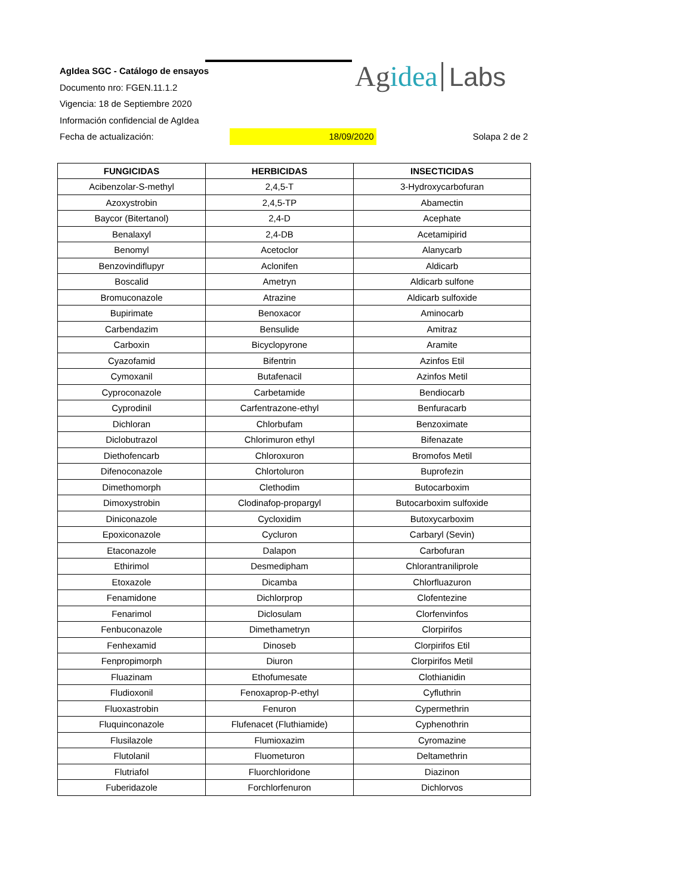Agidea Labs
AgIdea SGC - Catálogo de ensayos
Documento nro: FGEN.11.1.2
Vigencia: 18 de Septiembre 2020
Información confidencial de AgIdea
Fecha de actualización: 18/09/2020 Solapa 2 de 2
| FUNGICIDAS | HERBICIDAS | INSECTICIDAS |
| --- | --- | --- |
| Acibenzolar-S-methyl | 2,4,5-T | 3-Hydroxycarbofuran |
| Azoxystrobin | 2,4,5-TP | Abamectin |
| Baycor (Bitertanol) | 2,4-D | Acephate |
| Benalaxyl | 2,4-DB | Acetamipirid |
| Benomyl | Acetoclor | Alanycarb |
| Benzovindiflupyr | Aclonifen | Aldicarb |
| Boscalid | Ametryn | Aldicarb sulfone |
| Bromuconazole | Atrazine | Aldicarb sulfoxide |
| Bupirimate | Benoxacor | Aminocarb |
| Carbendazim | Bensulide | Amitraz |
| Carboxin | Bicyclopyrone | Aramite |
| Cyazofamid | Bifentrin | Azinfos Etil |
| Cymoxanil | Butafenacil | Azinfos Metil |
| Cyproconazole | Carbetamide | Bendiocarb |
| Cyprodinil | Carfentrazone-ethyl | Benfuracarb |
| Dichloran | Chlorbufam | Benzoximate |
| Diclobutrazol | Chlorimuron ethyl | Bifenazate |
| Diethofencarb | Chloroxuron | Bromofos Metil |
| Difenoconazole | Chlortoluron | Buprofezin |
| Dimethomorph | Clethodim | Butocarboxim |
| Dimoxystrobin | Clodinafop-propargyl | Butocarboxim sulfoxide |
| Diniconazole | Cycloxidim | Butoxycarboxim |
| Epoxiconazole | Cycluron | Carbaryl (Sevin) |
| Etaconazole | Dalapon | Carbofuran |
| Ethirimol | Desmedipham | Chlorantraniliprole |
| Etoxazole | Dicamba | Chlorfluazuron |
| Fenamidone | Dichlorprop | Clofentezine |
| Fenarimol | Diclosulam | Clorfenvinfos |
| Fenbuconazole | Dimethametryn | Clorpirifos |
| Fenhexamid | Dinoseb | Clorpirifos Etil |
| Fenpropimorph | Diuron | Clorpirifos Metil |
| Fluazinam | Ethofumesate | Clothianidin |
| Fludioxonil | Fenoxaprop-P-ethyl | Cyfluthrin |
| Fluoxastrobin | Fenuron | Cypermethrin |
| Fluquinconazole | Flufenacet (Fluthiamide) | Cyphenothrin |
| Flusilazole | Flumioxazim | Cyromazine |
| Flutolanil | Fluometuron | Deltamethrin |
| Flutriafol | Fluorchloridone | Diazinon |
| Fuberidazole | Forchlorfenuron | Dichlorvos |